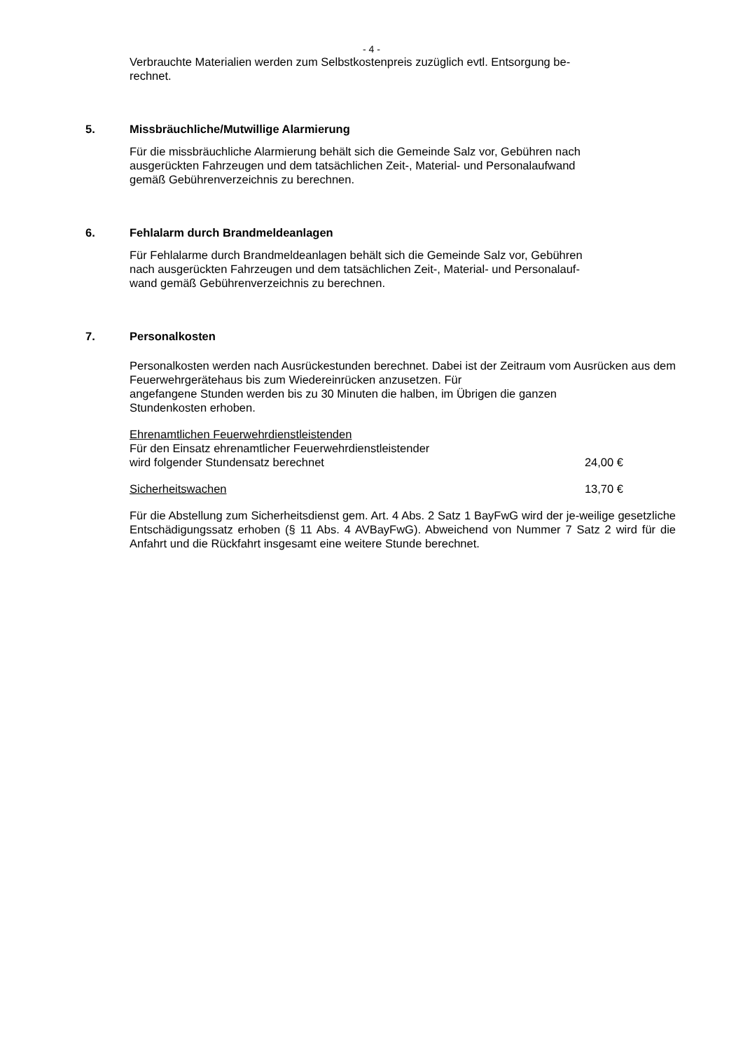- 4 -
Verbrauchte Materialien werden zum Selbstkostenpreis zuzüglich evtl. Entsorgung be-
rechnet.
5. Missbräuchliche/Mutwillige Alarmierung
Für die missbräuchliche Alarmierung behält sich die Gemeinde Salz vor, Gebühren nach
ausgerückten Fahrzeugen und dem tatsächlichen Zeit-, Material- und Personalaufwand
gemäß Gebührenverzeichnis zu berechnen.
6. Fehlalarm durch Brandmeldeanlagen
Für Fehlalarme durch Brandmeldeanlagen behält sich die Gemeinde Salz vor, Gebühren
nach ausgerückten Fahrzeugen und dem tatsächlichen Zeit-, Material- und Personalauf-
wand gemäß Gebührenverzeichnis zu berechnen.
7. Personalkosten
Personalkosten werden nach Ausrückestunden berechnet. Dabei ist der Zeitraum vom Ausrücken aus dem Feuerwehrgerätehaus bis zum Wiedereinrücken anzusetzen. Für
angefangene Stunden werden bis zu 30 Minuten die halben, im Übrigen die ganzen
Stundenkosten erhoben.
Ehrenamtlichen Feuerwehrdienstleistenden
Für den Einsatz ehrenamtlicher Feuerwehrdienstleistender
wird folgender Stundensatz berechnet 24,00 €
Sicherheitswachen 13,70 €
Für die Abstellung zum Sicherheitsdienst gem. Art. 4 Abs. 2 Satz 1 BayFwG wird der je-weilige gesetzliche Entschädigungssatz erhoben (§ 11 Abs. 4 AVBayFwG). Abweichend von Nummer 7 Satz 2 wird für die Anfahrt und die Rückfahrt insgesamt eine weitere Stunde berechnet.